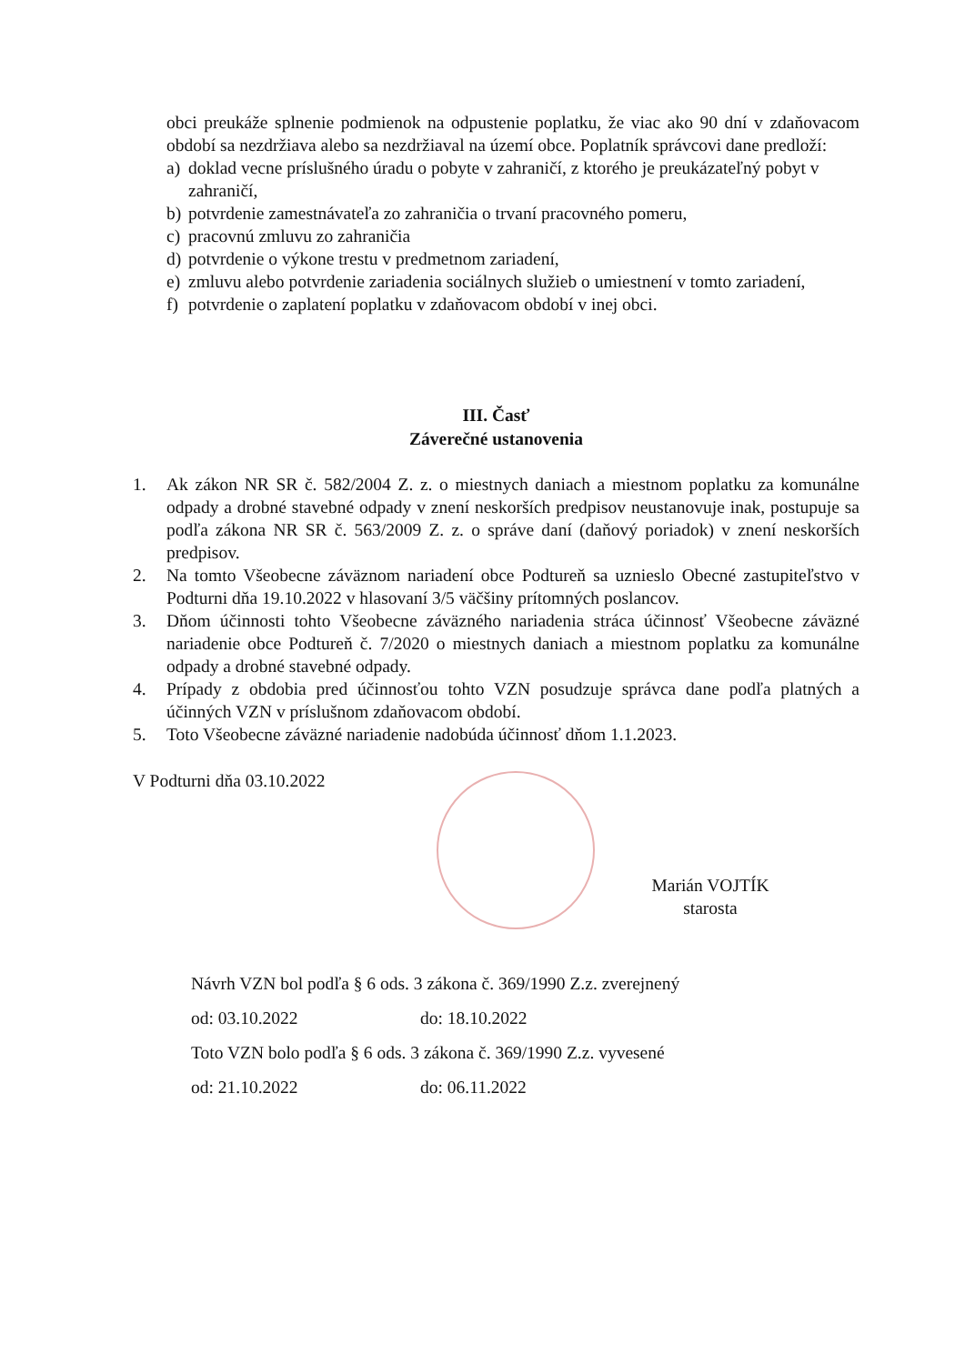obci preukáže splnenie podmienok na odpustenie poplatku, že viac ako 90 dní v zdaňovacom období sa nezdržiava alebo sa nezdržiaval na území obce. Poplatník správcovi dane predloží:
a) doklad vecne príslušného úradu o pobyte v zahraničí, z ktorého je preukázateľný pobyt v zahraničí,
b) potvrdenie zamestnávateľa zo zahraničia o trvaní pracovného pomeru,
c) pracovnú zmluvu zo zahraničia
d) potvrdenie o výkone trestu v predmetnom zariadení,
e) zmluvu alebo potvrdenie zariadenia sociálnych služieb o umiestnení v tomto zariadení,
f) potvrdenie o zaplatení poplatku v zdaňovacom období v inej obci.
III. Časť
Záverečné ustanovenia
1. Ak zákon NR SR č. 582/2004 Z. z. o miestnych daniach a miestnom poplatku za komunálne odpady a drobné stavebné odpady v znení neskorších predpisov neustanovuje inak, postupuje sa podľa zákona NR SR č. 563/2009 Z. z. o správe daní (daňový poriadok) v znení neskorších predpisov.
2. Na tomto Všeobecne záväznom nariadení obce Podtureň sa uznieslo Obecné zastupiteľstvo v Podturni dňa 19.10.2022 v hlasovaní 3/5 väčšiny prítomných poslancov.
3. Dňom účinnosti tohto Všeobecne záväzného nariadenia stráca účinnosť Všeobecne záväzné nariadenie obce Podtureň č. 7/2020 o miestnych daniach a miestnom poplatku za komunálne odpady a drobné stavebné odpady.
4. Prípady z obdobia pred účinnosťou tohto VZN posudzuje správca dane podľa platných a účinných VZN v príslušnom zdaňovacom období.
5. Toto Všeobecne záväzné nariadenie nadobúda účinnosť dňom 1.1.2023.
V Podturni dňa 03.10.2022
Marián VOJTÍK
starosta
Návrh VZN bol podľa § 6 ods. 3 zákona č. 369/1990 Z.z. zverejnený
od: 03.10.2022 do: 18.10.2022
Toto VZN bolo podľa § 6 ods. 3 zákona č. 369/1990 Z.z. vyvesené
od: 21.10.2022 do: 06.11.2022